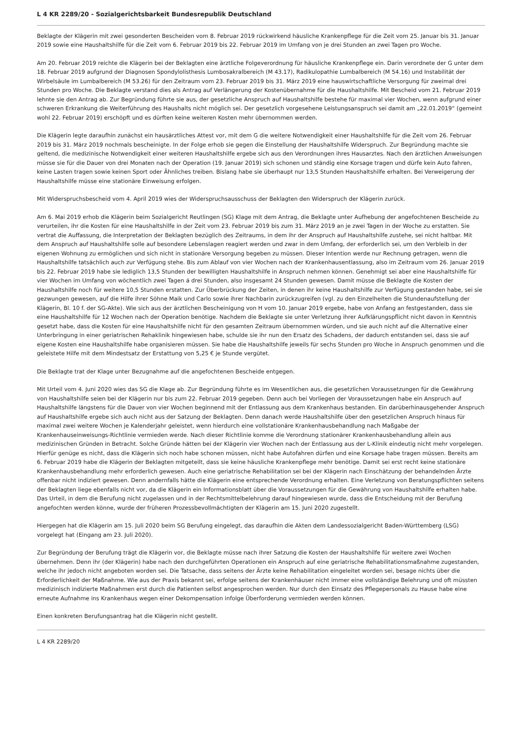L 4 KR 2289/20 - Sozialgerichtsbarkeit Bundesrepublik Deutschland
Beklagte der Klägerin mit zwei gesonderten Bescheiden vom 8. Februar 2019 rückwirkend häusliche Krankenpflege für die Zeit vom 25. Januar bis 31. Januar 2019 sowie eine Haushaltshilfe für die Zeit vom 6. Februar 2019 bis 22. Februar 2019 im Umfang von je drei Stunden an zwei Tagen pro Woche.
Am 20. Februar 2019 reichte die Klägerin bei der Beklagten eine ärztliche Folgeverordnung für häusliche Krankenpflege ein. Darin verordnete der G unter dem 18. Februar 2019 aufgrund der Diagnosen Spondylolisthesis Lumbosakralbereich (M 43.17), Radikulopathie Lumbalbereich (M 54.16) und Instabilität der Wirbelsäule im Lumbalbereich (M 53.26) für den Zeitraum vom 23. Februar 2019 bis 31. März 2019 eine hauswirtschaftliche Versorgung für zweimal drei Stunden pro Woche. Die Beklagte verstand dies als Antrag auf Verlängerung der Kostenübernahme für die Haushaltshilfe. Mit Bescheid vom 21. Februar 2019 lehnte sie den Antrag ab. Zur Begründung führte sie aus, der gesetzliche Anspruch auf Haushaltshilfe bestehe für maximal vier Wochen, wenn aufgrund einer schweren Erkrankung die Weiterführung des Haushalts nicht möglich sei. Der gesetzlich vorgesehene Leistungsanspruch sei damit am „22.01.2019“ (gemeint wohl 22. Februar 2019) erschöpft und es dürften keine weiteren Kosten mehr übernommen werden.
Die Klägerin legte daraufhin zunächst ein hausärztliches Attest vor, mit dem G die weitere Notwendigkeit einer Haushaltshilfe für die Zeit vom 26. Februar 2019 bis 31. März 2019 nochmals bescheinigte. In der Folge erhob sie gegen die Einstellung der Haushaltshilfe Widerspruch. Zur Begründung machte sie geltend, die medizinische Notwendigkeit einer weiteren Haushaltshilfe ergebe sich aus den Verordnungen ihres Hausarztes. Nach den ärztlichen Anweisungen müsse sie für die Dauer von drei Monaten nach der Operation (19. Januar 2019) sich schonen und ständig eine Korsage tragen und dürfe kein Auto fahren, keine Lasten tragen sowie keinen Sport oder Ähnliches treiben. Bislang habe sie überhaupt nur 13,5 Stunden Haushaltshilfe erhalten. Bei Verweigerung der Haushaltshilfe müsse eine stationäre Einweisung erfolgen.
Mit Widerspruchsbescheid vom 4. April 2019 wies der Widerspruchsausschuss der Beklagten den Widerspruch der Klägerin zurück.
Am 6. Mai 2019 erhob die Klägerin beim Sozialgericht Reutlingen (SG) Klage mit dem Antrag, die Beklagte unter Aufhebung der angefochtenen Bescheide zu verurteilen, ihr die Kosten für eine Haushaltshilfe in der Zeit vom 23. Februar 2019 bis zum 31. März 2019 an je zwei Tagen in der Woche zu erstatten. Sie vertrat die Auffassung, die Interpretation der Beklagten bezüglich des Zeitraums, in dem ihr der Anspruch auf Haushaltshilfe zustehe, sei nicht haltbar. Mit dem Anspruch auf Haushaltshilfe solle auf besondere Lebenslagen reagiert werden und zwar in dem Umfang, der erforderlich sei, um den Verbleib in der eigenen Wohnung zu ermöglichen und sich nicht in stationäre Versorgung begeben zu müssen. Dieser Intention werde nur Rechnung getragen, wenn die Haushaltshilfe tatsächlich auch zur Verfügung stehe. Bis zum Ablauf von vier Wochen nach der Krankenhausentlassung, also im Zeitraum vom 26. Januar 2019 bis 22. Februar 2019 habe sie lediglich 13,5 Stunden der bewilligten Haushaltshilfe in Anspruch nehmen können. Genehmigt sei aber eine Haushaltshilfe für vier Wochen im Umfang von wöchentlich zwei Tagen á drei Stunden, also insgesamt 24 Stunden gewesen. Damit müsse die Beklagte die Kosten der Haushaltshilfe noch für weitere 10,5 Stunden erstatten. Zur Überbrückung der Zeiten, in denen ihr keine Haushaltshilfe zur Verfügung gestanden habe, sei sie gezwungen gewesen, auf die Hilfe ihrer Söhne Maik und Carlo sowie ihrer Nachbarin zurückzugreifen (vgl. zu den Einzelheiten die Stundenaufstellung der Klägerin, Bl. 10 f. der SG-Akte). Wie sich aus der ärztlichen Bescheinigung von H vom 10. Januar 2019 ergebe, habe von Anfang an festgestanden, dass sie eine Haushaltshilfe für 12 Wochen nach der Operation benötige. Nachdem die Beklagte sie unter Verletzung ihrer Aufklärungspflicht nicht davon in Kenntnis gesetzt habe, dass die Kosten für eine Haushaltshilfe nicht für den gesamten Zeitraum übernommen würden, und sie auch nicht auf die Alternative einer Unterbringung in einer geriatrischen Rehaklinik hingewiesen habe, schulde sie ihr nun den Ersatz des Schadens, der dadurch entstanden sei, dass sie auf eigene Kosten eine Haushaltshilfe habe organisieren müssen. Sie habe die Haushaltshilfe jeweils für sechs Stunden pro Woche in Anspruch genommen und die geleistete Hilfe mit dem Mindestsatz der Erstattung von 5,25 € je Stunde vergütet.
Die Beklagte trat der Klage unter Bezugnahme auf die angefochtenen Bescheide entgegen.
Mit Urteil vom 4. Juni 2020 wies das SG die Klage ab. Zur Begründung führte es im Wesentlichen aus, die gesetzlichen Voraussetzungen für die Gewährung von Haushaltshilfe seien bei der Klägerin nur bis zum 22. Februar 2019 gegeben. Denn auch bei Vorliegen der Voraussetzungen habe ein Anspruch auf Haushaltshilfe längstens für die Dauer von vier Wochen beginnend mit der Entlassung aus dem Krankenhaus bestanden. Ein darüberhinausgehender Anspruch auf Haushaltshilfe ergebe sich auch nicht aus der Satzung der Beklagten. Denn danach werde Haushaltshilfe über den gesetzlichen Anspruch hinaus für maximal zwei weitere Wochen je Kalenderjahr geleistet, wenn hierdurch eine vollstationäre Krankenhausbehandlung nach Maßgabe der Krankenhauseinweisungs-Richtlinie vermieden werde. Nach dieser Richtlinie komme die Verordnung stationärer Krankenhausbehandlung allein aus medizinischen Gründen in Betracht. Solche Gründe hätten bei der Klägerin vier Wochen nach der Entlassung aus der L-Klinik eindeutig nicht mehr vorgelegen. Hierfür genüge es nicht, dass die Klägerin sich noch habe schonen müssen, nicht habe Autofahren dürfen und eine Korsage habe tragen müssen. Bereits am 6. Februar 2019 habe die Klägerin der Beklagten mitgeteilt, dass sie keine häusliche Krankenpflege mehr benötige. Damit sei erst recht keine stationäre Krankenhausbehandlung mehr erforderlich gewesen. Auch eine geriatrische Rehabilitation sei bei der Klägerin nach Einschätzung der behandelnden Ärzte offenbar nicht indiziert gewesen. Denn andernfalls hätte die Klägerin eine entsprechende Verordnung erhalten. Eine Verletzung von Beratungspflichten seitens der Beklagten liege ebenfalls nicht vor, da die Klägerin ein Informationsblatt über die Voraussetzungen für die Gewährung von Haushaltshilfe erhalten habe. Das Urteil, in dem die Berufung nicht zugelassen und in der Rechtsmittelbelehrung darauf hingewiesen wurde, dass die Entscheidung mit der Berufung angefochten werden könne, wurde der früheren Prozessbevollmächtigten der Klägerin am 15. Juni 2020 zugestellt.
Hiergegen hat die Klägerin am 15. Juli 2020 beim SG Berufung eingelegt, das daraufhin die Akten dem Landessozialgericht Baden-Württemberg (LSG) vorgelegt hat (Eingang am 23. Juli 2020).
Zur Begründung der Berufung trägt die Klägerin vor, die Beklagte müsse nach ihrer Satzung die Kosten der Haushaltshilfe für weitere zwei Wochen übernehmen. Denn ihr (der Klägerin) habe nach den durchgeführten Operationen ein Anspruch auf eine geriatrische Rehabilitationsmaßnahme zugestanden, welche ihr jedoch nicht angeboten worden sei. Die Tatsache, dass seitens der Ärzte keine Rehabilitation eingeleitet worden sei, besage nichts über die Erforderlichkeit der Maßnahme. Wie aus der Praxis bekannt sei, erfolge seitens der Krankenhäuser nicht immer eine vollständige Belehrung und oft müssten medizinisch indizierte Maßnahmen erst durch die Patienten selbst angesprochen werden. Nur durch den Einsatz des Pflegepersonals zu Hause habe eine erneute Aufnahme ins Krankenhaus wegen einer Dekompensation infolge Überforderung vermieden werden können.
Einen konkreten Berufungsantrag hat die Klägerin nicht gestellt.
L 4 KR 2289/20